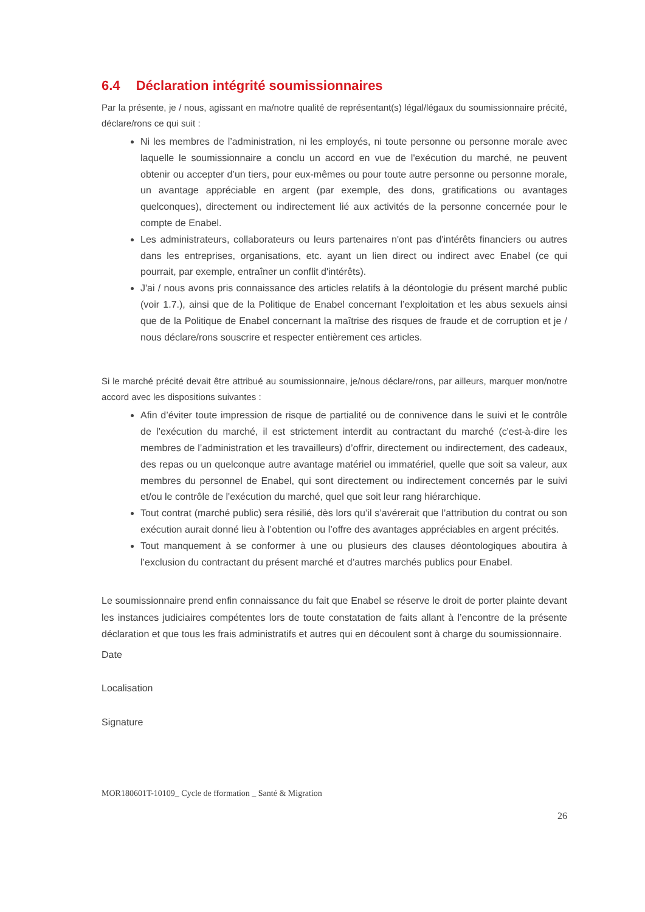6.4 Déclaration intégrité soumissionnaires
Par la présente, je / nous, agissant en ma/notre qualité de représentant(s) légal/légaux du soumissionnaire précité, déclare/rons ce qui suit :
Ni les membres de l’administration, ni les employés, ni toute personne ou personne morale avec laquelle le soumissionnaire a conclu un accord en vue de l'exécution du marché, ne peuvent obtenir ou accepter d’un tiers, pour eux-mêmes ou pour toute autre personne ou personne morale, un avantage appréciable en argent (par exemple, des dons, gratifications ou avantages quelconques), directement ou indirectement lié aux activités de la personne concernée pour le compte de Enabel.
Les administrateurs, collaborateurs ou leurs partenaires n'ont pas d'intérêts financiers ou autres dans les entreprises, organisations, etc. ayant un lien direct ou indirect avec Enabel (ce qui pourrait, par exemple, entraîner un conflit d'intérêts).
J'ai / nous avons pris connaissance des articles relatifs à la déontologie du présent marché public (voir 1.7.), ainsi que de la Politique de Enabel concernant l’exploitation et les abus sexuels ainsi que de la Politique de Enabel concernant la maîtrise des risques de fraude et de corruption et je / nous déclare/rons souscrire et respecter entièrement ces articles.
Si le marché précité devait être attribué au soumissionnaire, je/nous déclare/rons, par ailleurs, marquer mon/notre accord avec les dispositions suivantes :
Afin d’éviter toute impression de risque de partialité ou de connivence dans le suivi et le contrôle de l’exécution du marché, il est strictement interdit au contractant du marché (c'est-à-dire les membres de l’administration et les travailleurs) d’offrir, directement ou indirectement, des cadeaux, des repas ou un quelconque autre avantage matériel ou immatériel, quelle que soit sa valeur, aux membres du personnel de Enabel, qui sont directement ou indirectement concernés par le suivi et/ou le contrôle de l'exécution du marché, quel que soit leur rang hiérarchique.
Tout contrat (marché public) sera résilié, dès lors qu’il s’avérerait que l’attribution du contrat ou son exécution aurait donné lieu à l’obtention ou l’offre des avantages appréciables en argent précités.
Tout manquement à se conformer à une ou plusieurs des clauses déontologiques aboutira à l’exclusion du contractant du présent marché et d’autres marchés publics pour Enabel.
Le soumissionnaire prend enfin connaissance du fait que Enabel se réserve le droit de porter plainte devant les instances judiciaires compétentes lors de toute constatation de faits allant à l’encontre de la présente déclaration et que tous les frais administratifs et autres qui en découlent sont à charge du soumissionnaire.
Date
Localisation
Signature
MOR180601T-10109_ Cycle de fformation _ Santé & Migration
26